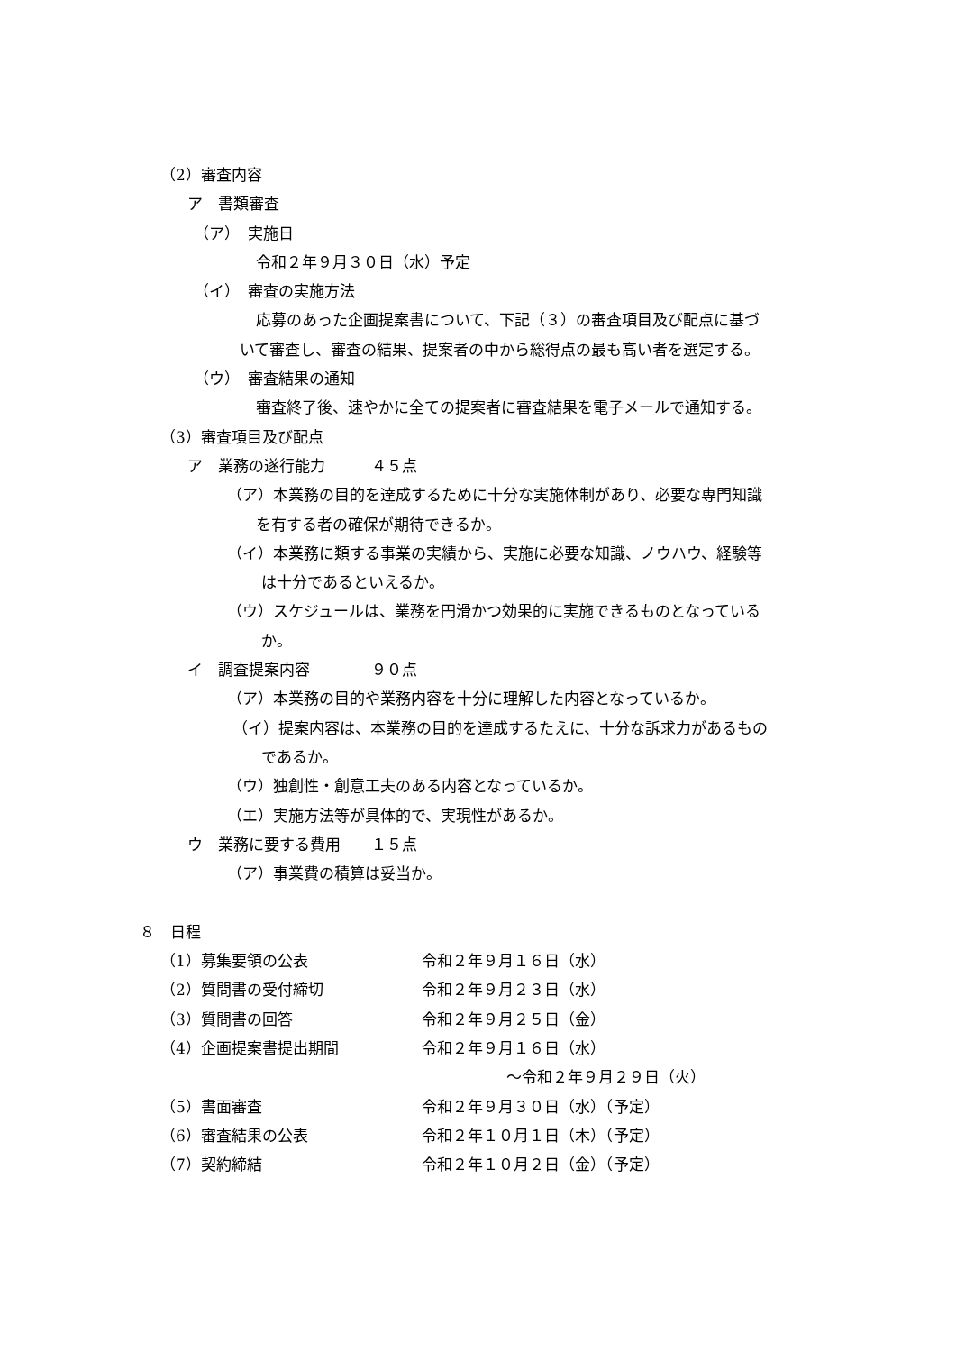（2）審査内容
ア　書類審査
（ア）　実施日
令和２年９月３０日（水）予定
（イ）　審査の実施方法
応募のあった企画提案書について、下記（３）の審査項目及び配点に基づ
いて審査し、審査の結果、提案者の中から総得点の最も高い者を選定する。
（ウ）　審査結果の通知
審査終了後、速やかに全ての提案者に審査結果を電子メールで通知する。
（3）審査項目及び配点
ア　業務の遂行能力　　　４５点
（ア）本業務の目的を達成するために十分な実施体制があり、必要な専門知識
を有する者の確保が期待できるか。
（イ）本業務に類する事業の実績から、実施に必要な知識、ノウハウ、経験等
は十分であるといえるか。
（ウ）スケジュールは、業務を円滑かつ効果的に実施できるものとなっている
か。
イ　調査提案内容　　　　９０点
（ア）本業務の目的や業務内容を十分に理解した内容となっているか。
（イ）提案内容は、本業務の目的を達成するたえに、十分な訴求力があるもの
であるか。
（ウ）独創性・創意工夫のある内容となっているか。
（エ）実施方法等が具体的で、実現性があるか。
ウ　業務に要する費用　　１５点
（ア）事業費の積算は妥当か。
８　日程
（1）募集要領の公表 令和２年９月１６日（水）
（2）質問書の受付締切 令和２年９月２３日（水）
（3）質問書の回答 令和２年９月２５日（金）
（4）企画提案書提出期間 令和２年９月１６日（水）
～令和２年９月２９日（火）
（5）書面審査 令和２年９月３０日（水）（予定）
（6）審査結果の公表 令和２年１０月１日（木）（予定）
（7）契約締結 令和２年１０月２日（金）（予定）